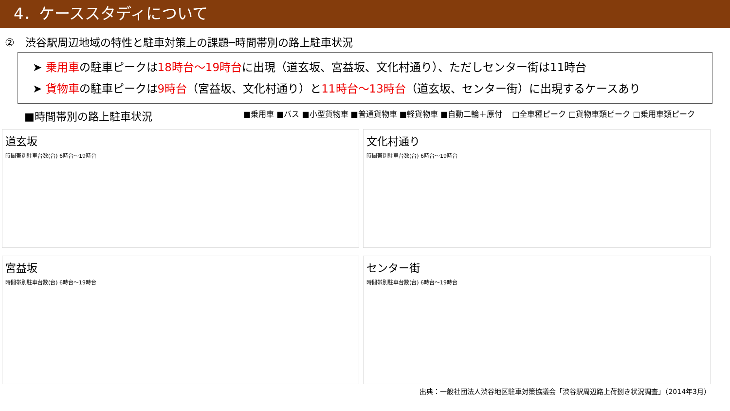4．ケーススタディについて
②　渋谷駅周辺地域の特性と駐車対策上の課題─時間帯別の路上駐車状況
➤ 乗用車の駐車ピークは18時台〜19時台に出現（道玄坂、宮益坂、文化村通り）、ただしセンター街は11時台
➤ 貨物車の駐車ピークは9時台（宮益坂、文化村通り）と11時台〜13時台（道玄坂、センター街）に出現するケースあり
■時間帯別の路上駐車状況
■乗用車 ■バス ■小型貨物車 ■普通貨物車 ■軽貨物車 ■自動二輪＋原付
□全車種ピーク □貨物車類ピーク □乗用車類ピーク
道玄坂
時間帯別駐車台数(台) 6時台〜19時台
文化村通り
時間帯別駐車台数(台) 6時台〜19時台
宮益坂
時間帯別駐車台数(台) 6時台〜19時台
センター街
時間帯別駐車台数(台) 6時台〜19時台
出典：一般社団法人渋谷地区駐車対策協議会「渋谷駅周辺路上荷捌き状況調査」（2014年3月）